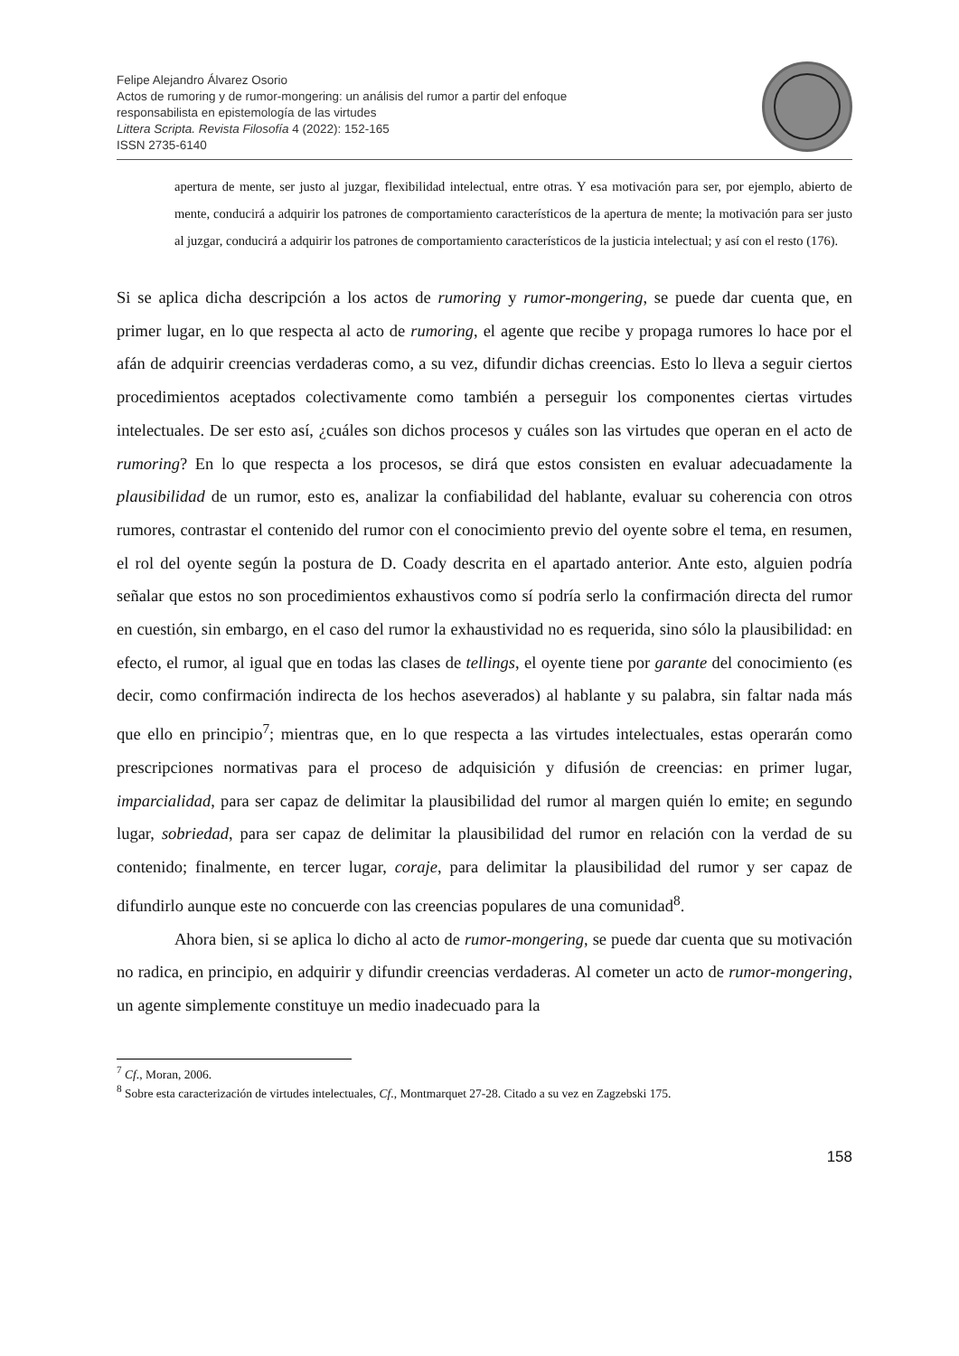Felipe Alejandro Álvarez Osorio
Actos de rumoring y de rumor-mongering: un análisis del rumor a partir del enfoque
responsabilista en epistemología de las virtudes
Littera Scripta. Revista Filosofía 4 (2022): 152-165
ISSN 2735-6140
apertura de mente, ser justo al juzgar, flexibilidad intelectual, entre otras. Y esa motivación para ser, por ejemplo, abierto de mente, conducirá a adquirir los patrones de comportamiento característicos de la apertura de mente; la motivación para ser justo al juzgar, conducirá a adquirir los patrones de comportamiento característicos de la justicia intelectual; y así con el resto (176).
Si se aplica dicha descripción a los actos de rumoring y rumor-mongering, se puede dar cuenta que, en primer lugar, en lo que respecta al acto de rumoring, el agente que recibe y propaga rumores lo hace por el afán de adquirir creencias verdaderas como, a su vez, difundir dichas creencias. Esto lo lleva a seguir ciertos procedimientos aceptados colectivamente como también a perseguir los componentes ciertas virtudes intelectuales. De ser esto así, ¿cuáles son dichos procesos y cuáles son las virtudes que operan en el acto de rumoring? En lo que respecta a los procesos, se dirá que estos consisten en evaluar adecuadamente la plausibilidad de un rumor, esto es, analizar la confiabilidad del hablante, evaluar su coherencia con otros rumores, contrastar el contenido del rumor con el conocimiento previo del oyente sobre el tema, en resumen, el rol del oyente según la postura de D. Coady descrita en el apartado anterior. Ante esto, alguien podría señalar que estos no son procedimientos exhaustivos como sí podría serlo la confirmación directa del rumor en cuestión, sin embargo, en el caso del rumor la exhaustividad no es requerida, sino sólo la plausibilidad: en efecto, el rumor, al igual que en todas las clases de tellings, el oyente tiene por garante del conocimiento (es decir, como confirmación indirecta de los hechos aseverados) al hablante y su palabra, sin faltar nada más que ello en principio<sup>7</sup>; mientras que, en lo que respecta a las virtudes intelectuales, estas operarán como prescripciones normativas para el proceso de adquisición y difusión de creencias: en primer lugar, imparcialidad, para ser capaz de delimitar la plausibilidad del rumor al margen quién lo emite; en segundo lugar, sobriedad, para ser capaz de delimitar la plausibilidad del rumor en relación con la verdad de su contenido; finalmente, en tercer lugar, coraje, para delimitar la plausibilidad del rumor y ser capaz de difundirlo aunque este no concuerde con las creencias populares de una comunidad<sup>8</sup>.
Ahora bien, si se aplica lo dicho al acto de rumor-mongering, se puede dar cuenta que su motivación no radica, en principio, en adquirir y difundir creencias verdaderas. Al cometer un acto de rumor-mongering, un agente simplemente constituye un medio inadecuado para la
<sup>7</sup> Cf., Moran, 2006.
<sup>8</sup> Sobre esta caracterización de virtudes intelectuales, Cf., Montmarquet 27-28. Citado a su vez en Zagzebski 175.
158